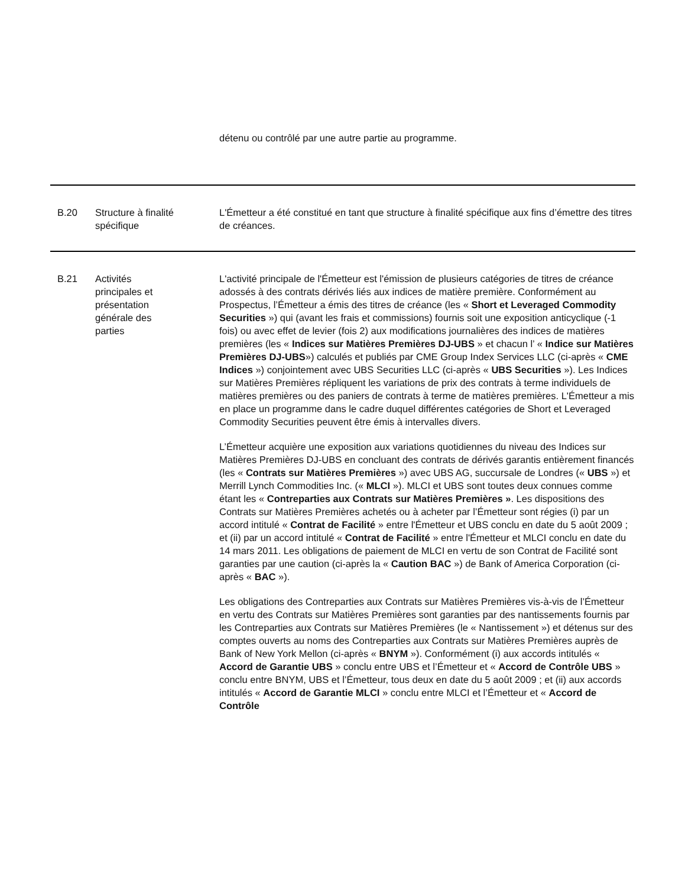| | | détenu ou contrôlé par une autre partie au programme. |
| B.20 | Structure à finalité spécifique | L'Émetteur a été constitué en tant que structure à finalité spécifique aux fins d’émettre des titres de créances. |
| B.21 | Activités principales et présentation générale des parties | L'activité principale de l'Émetteur est l'émission de plusieurs catégories de titres de créance adossés à des contrats dérivés liés aux indices de matière première. Conformément au Prospectus, l’Émetteur a émis des titres de créance (les « Short et Leveraged Commodity Securities ») qui (avant les frais et commissions) fournis soit une exposition anticyclique (-1 fois) ou avec effet de levier (fois 2) aux modifications journalières des indices de matières premières (les « Indices sur Matières Premières DJ-UBS » et chacun l’ « Indice sur Matières Premières DJ-UBS ») calculés et publiés par CME Group Index Services LLC (ci-après « CME Indices ») conjointement avec UBS Securities LLC (ci-après « UBS Securities »). Les Indices sur Matières Premières répliquent les variations de prix des contrats à terme individuels de matières premières ou des paniers de contrats à terme de matières premières. L'Émetteur a mis en place un programme dans le cadre duquel différentes catégories de Short et Leveraged Commodity Securities peuvent être émis à intervalles divers. L’Émetteur acquière une exposition aux variations quotidiennes du niveau des Indices sur Matières Premières DJ-UBS en concluant des contrats de dérivés garantis entièrement financés (les « Contrats sur Matières Premières ») avec UBS AG, succursale de Londres (« UBS ») et Merrill Lynch Commodities Inc. (« MLCI »). MLCI et UBS sont toutes deux connues comme étant les « Contreparties aux Contrats sur Matières Premières » . Les dispositions des Contrats sur Matières Premières achetés ou à acheter par l’Émetteur sont régies (i) par un accord intitulé « Contrat de Facilité » entre l'Émetteur et UBS conclu en date du 5 août 2009 ; et (ii) par un accord intitulé « Contrat de Facilité » entre l'Émetteur et MLCI conclu en date du 14 mars 2011. Les obligations de paiement de MLCI en vertu de son Contrat de Facilité sont garanties par une caution (ci-après la « Caution BAC ») de Bank of America Corporation (ci-après « BAC »). Les obligations des Contreparties aux Contrats sur Matières Premières vis-à-vis de l’Émetteur en vertu des Contrats sur Matières Premières sont garanties par des nantissements fournis par les Contreparties aux Contrats sur Matières Premières (le « Nantissement ») et détenus sur des comptes ouverts au noms des Contreparties aux Contrats sur Matières Premières auprès de Bank of New York Mellon (ci-après « BNYM »). Conformément (i) aux accords intitulés « Accord de Garantie UBS » conclu entre UBS et l’Émetteur et « Accord de Contrôle UBS » conclu entre BNYM, UBS et l’Émetteur, tous deux en date du 5 août 2009 ; et (ii) aux accords intitulés « Accord de Garantie MLCI » conclu entre MLCI et l’Émetteur et « Accord de Contrôle |